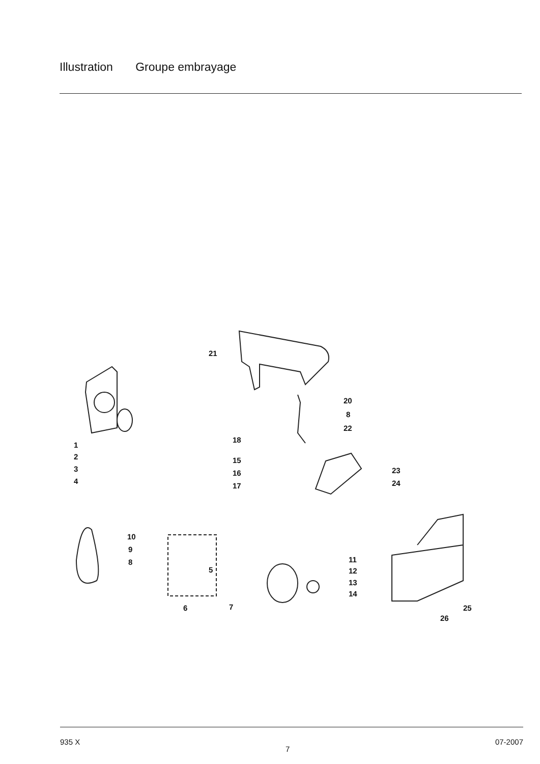Illustration Groupe embrayage
21
1
2
3
4
20
8
22
18
15
16
17
23
24
10
9
8
5
6 7
11
12
13
14
25
26
935 X 7 07-2007